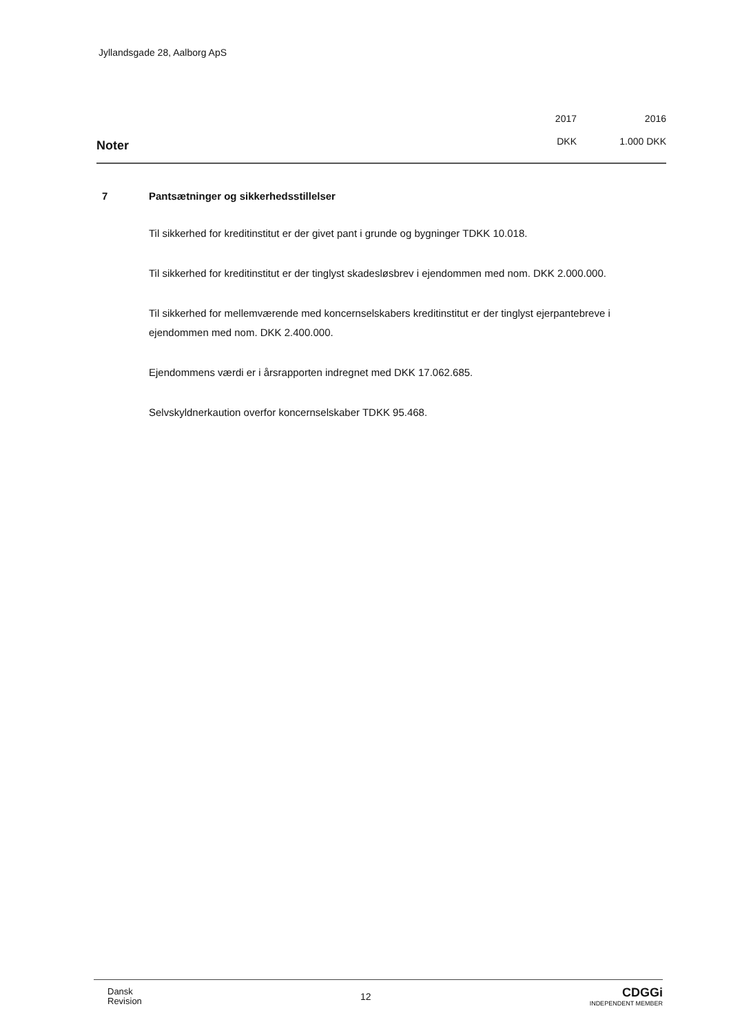Jyllandsgade 28, Aalborg ApS
Noter
2017
DKK
2016
1.000 DKK
7 Pantsætninger og sikkerhedsstillelser
Til sikkerhed for kreditinstitut er der givet pant i grunde og bygninger TDKK 10.018.
Til sikkerhed for kreditinstitut er der tinglyst skadesløsbrev i ejendommen med nom. DKK 2.000.000.
Til sikkerhed for mellemværende med koncernselskabers kreditinstitut er der tinglyst ejerpantebreve i ejendommen med nom. DKK 2.400.000.
Ejendommens værdi er i årsrapporten indregnet med DKK 17.062.685.
Selvskyldnerkaution overfor koncernselskaber TDKK 95.468.
Dansk
Revision
12
CDGGi
INDEPENDENT MEMBER